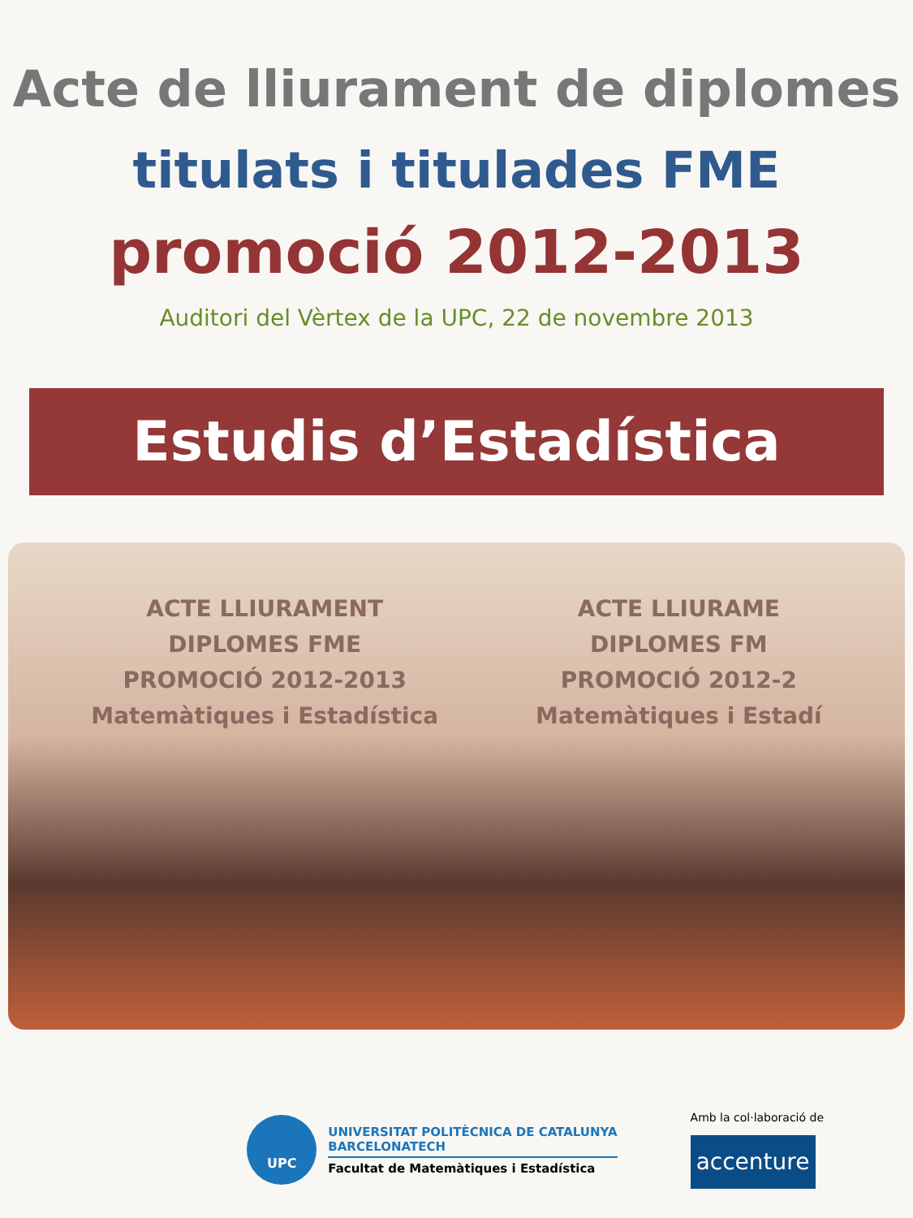Acte de lliurament de diplomes
titulats i titulades FME
promoció 2012-2013
Auditori del Vèrtex de la UPC, 22 de novembre 2013
Estudis d’Estadística
ACTE LLIURAMENT
DIPLOMES FME
PROMOCIÓ 2012-2013
Matemàtiques i Estadística
ACTE LLIURAME
DIPLOMES FM
PROMOCIÓ 2012-2
Matemàtiques i Estadí
UPC
UNIVERSITAT POLITÈCNICA DE CATALUNYA
BARCELONATECH
Facultat de Matemàtiques i Estadística
Amb la col·laboració de
accenture